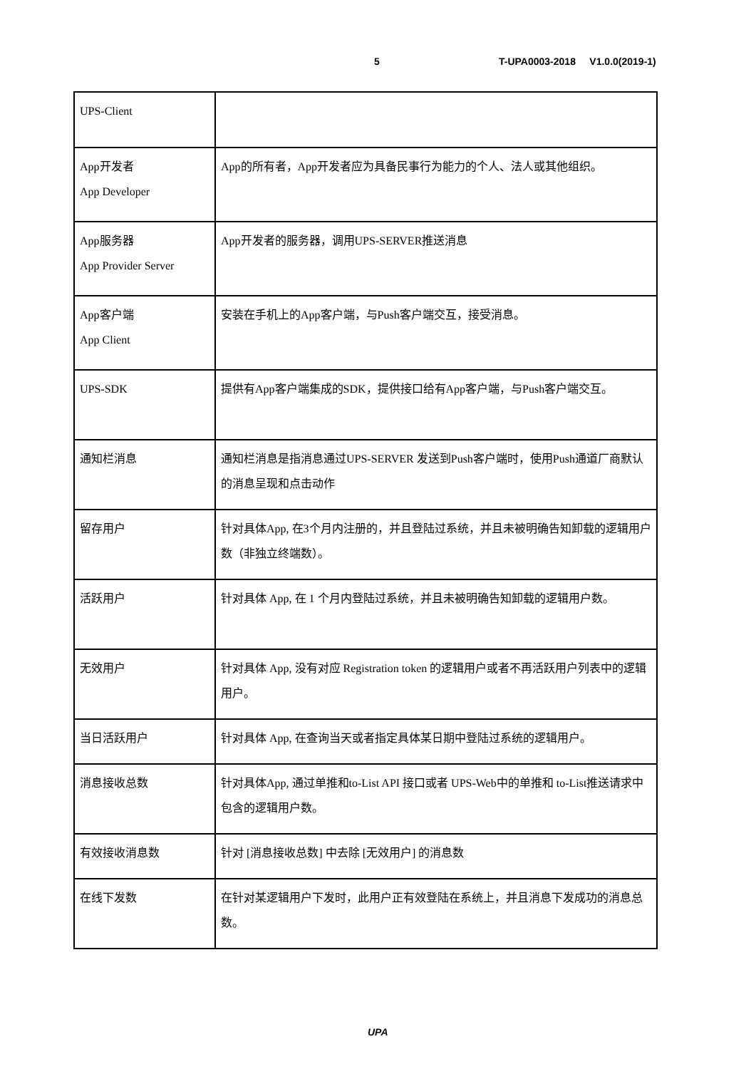5 T-UPA0003-2018 V1.0.0(2019-1)
| UPS-Client | |
| App开发者 App Developer | App的所有者，App开发者应为具备民事行为能力的个人、法人或其他组织。 |
| App服务器 App Provider Server | App开发者的服务器，调用UPS-SERVER推送消息 |
| App客户端 App Client | 安装在手机上的App客户端，与Push客户端交互，接受消息。 |
| UPS-SDK | 提供有App客户端集成的SDK，提供接口给有App客户端，与Push客户端交互。 |
| 通知栏消息 | 通知栏消息是指消息通过UPS-SERVER 发送到Push客户端时，使用Push通道厂商默认的消息呈现和点击动作 |
| 留存用户 | 针对具体App, 在3个月内注册的，并且登陆过系统，并且未被明确告知卸载的逻辑用户数（非独立终端数）。 |
| 活跃用户 | 针对具体 App, 在 1 个月内登陆过系统，并且未被明确告知卸载的逻辑用户数。 |
| 无效用户 | 针对具体 App, 没有对应 Registration token 的逻辑用户或者不再活跃用户列表中的逻辑用户。 |
| 当日活跃用户 | 针对具体 App, 在查询当天或者指定具体某日期中登陆过系统的逻辑用户。 |
| 消息接收总数 | 针对具体App, 通过单推和to-List API 接口或者 UPS-Web中的单推和 to-List推送请求中包含的逻辑用户数。 |
| 有效接收消息数 | 针对 [消息接收总数] 中去除 [无效用户] 的消息数 |
| 在线下发数 | 在针对某逻辑用户下发时，此用户正有效登陆在系统上，并且消息下发成功的消息总数。 |
UPA